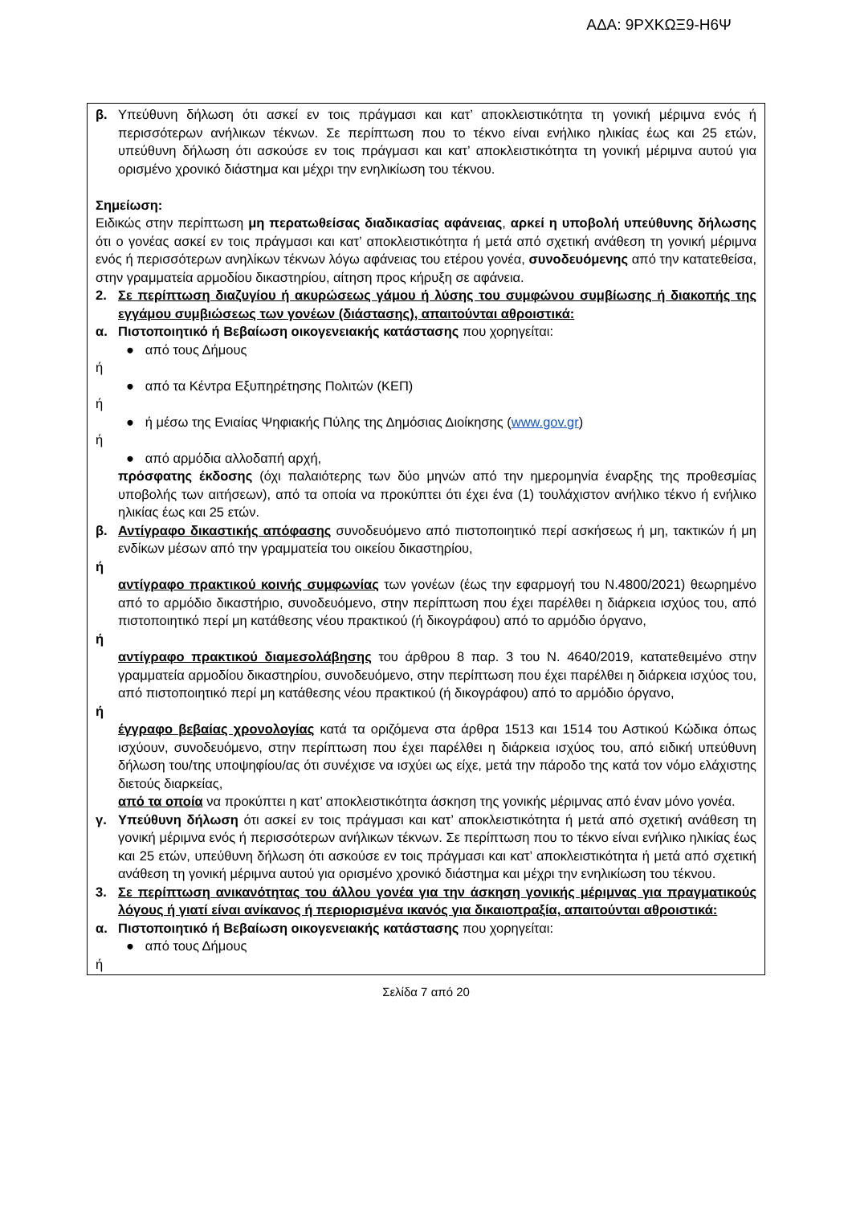ΑΔΑ: 9ΡΧΚΩΞ9-Η6Ψ
β. Υπεύθυνη δήλωση ότι ασκεί εν τοις πράγμασι και κατ’ αποκλειστικότητα τη γονική μέριμνα ενός ή περισσότερων ανήλικων τέκνων. Σε περίπτωση που το τέκνο είναι ενήλικο ηλικίας έως και 25 ετών, υπεύθυνη δήλωση ότι ασκούσε εν τοις πράγμασι και κατ’ αποκλειστικότητα τη γονική μέριμνα αυτού για ορισμένο χρονικό διάστημα και μέχρι την ενηλικίωση του τέκνου.
Σημείωση:
Ειδικώς στην περίπτωση μη περατωθείσας διαδικασίας αφάνειας, αρκεί η υποβολή υπεύθυνης δήλωσης ότι ο γονέας ασκεί εν τοις πράγμασι και κατ’ αποκλειστικότητα ή μετά από σχετική ανάθεση τη γονική μέριμνα ενός ή περισσότερων ανηλίκων τέκνων λόγω αφάνειας του ετέρου γονέα, συνοδευόμενης από την κατατεθείσα, στην γραμματεία αρμοδίου δικαστηρίου, αίτηση προς κήρυξη σε αφάνεια.
2. Σε περίπτωση διαζυγίου ή ακυρώσεως γάμου ή λύσης του συμφώνου συμβίωσης ή διακοπής της εγγάμου συμβιώσεως των γονέων (διάστασης), απαιτούνται αθροιστικά:
α. Πιστοποιητικό ή Βεβαίωση οικογενειακής κατάστασης που χορηγείται:
● από τους Δήμους
ή
● από τα Κέντρα Εξυπηρέτησης Πολιτών (ΚΕΠ)
ή
● ή μέσω της Ενιαίας Ψηφιακής Πύλης της Δημόσιας Διοίκησης (www.gov.gr)
ή
● από αρμόδια αλλοδαπή αρχή,
πρόσφατης έκδοσης (όχι παλαιότερης των δύο μηνών από την ημερομηνία έναρξης της προθεσμίας υποβολής των αιτήσεων), από τα οποία να προκύπτει ότι έχει ένα (1) τουλάχιστον ανήλικο τέκνο ή ενήλικο ηλικίας έως και 25 ετών.
β. Αντίγραφο δικαστικής απόφασης συνοδευόμενο από πιστοποιητικό περί ασκήσεως ή μη, τακτικών ή μη ενδίκων μέσων από την γραμματεία του οικείου δικαστηρίου,
ή
αντίγραφο πρακτικού κοινής συμφωνίας των γονέων (έως την εφαρμογή του Ν.4800/2021) θεωρημένο από το αρμόδιο δικαστήριο, συνοδευόμενο, στην περίπτωση που έχει παρέλθει η διάρκεια ισχύος του, από πιστοποιητικό περί μη κατάθεσης νέου πρακτικού (ή δικογράφου) από το αρμόδιο όργανο,
ή
αντίγραφο πρακτικού διαμεσολάβησης του άρθρου 8 παρ. 3 του Ν. 4640/2019, κατατεθειμένο στην γραμματεία αρμοδίου δικαστηρίου, συνοδευόμενο, στην περίπτωση που έχει παρέλθει η διάρκεια ισχύος του, από πιστοποιητικό περί μη κατάθεσης νέου πρακτικού (ή δικογράφου) από το αρμόδιο όργανο,
ή
έγγραφο βεβαίας χρονολογίας κατά τα οριζόμενα στα άρθρα 1513 και 1514 του Αστικού Κώδικα όπως ισχύουν, συνοδευόμενο, στην περίπτωση που έχει παρέλθει η διάρκεια ισχύος του, από ειδική υπεύθυνη δήλωση του/της υποψηφίου/ας ότι συνέχισε να ισχύει ως είχε, μετά την πάροδο της κατά τον νόμο ελάχιστης διετούς διαρκείας,
από τα οποία να προκύπτει η κατ’ αποκλειστικότητα άσκηση της γονικής μέριμνας από έναν μόνο γονέα.
γ. Υπεύθυνη δήλωση ότι ασκεί εν τοις πράγμασι και κατ’ αποκλειστικότητα ή μετά από σχετική ανάθεση τη γονική μέριμνα ενός ή περισσότερων ανήλικων τέκνων. Σε περίπτωση που το τέκνο είναι ενήλικο ηλικίας έως και 25 ετών, υπεύθυνη δήλωση ότι ασκούσε εν τοις πράγμασι και κατ’ αποκλειστικότητα ή μετά από σχετική ανάθεση τη γονική μέριμνα αυτού για ορισμένο χρονικό διάστημα και μέχρι την ενηλικίωση του τέκνου.
3. Σε περίπτωση ανικανότητας του άλλου γονέα για την άσκηση γονικής μέριμνας για πραγματικούς λόγους ή γιατί είναι ανίκανος ή περιορισμένα ικανός για δικαιοπραξία, απαιτούνται αθροιστικά:
α. Πιστοποιητικό ή Βεβαίωση οικογενειακής κατάστασης που χορηγείται:
● από τους Δήμους
ή
Σελίδα 7 από 20